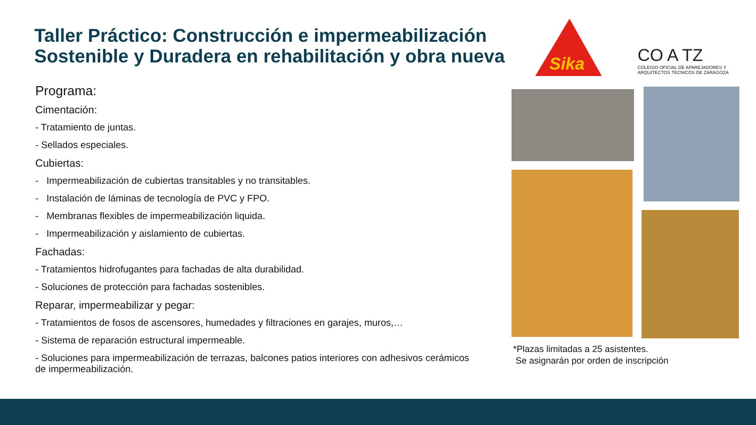Taller Práctico: Construcción e impermeabilización Sostenible y Duradera en rehabilitación y obra nueva
Sika
CO A TZ
COLEGIO OFICIAL DE APAREJADORES Y ARQUITECTOS TECNICOS DE ZARAGOZA
Programa:
Cimentación:
- Tratamiento de juntas.
- Sellados especiales.
Cubiertas:
- Impermeabilización de cubiertas transitables y no transitables.
- Instalación de láminas de tecnología de PVC y FPO.
- Membranas flexibles de impermeabilización liquida.
- Impermeabilización y aislamiento de cubiertas.
Fachadas:
- Tratamientos hidrofugantes para fachadas de alta durabilidad.
- Soluciones de protección para fachadas sostenibles.
Reparar, impermeabilizar y pegar:
- Tratamientos de fosos de ascensores, humedades y filtraciones en garajes, muros,…
- Sistema de reparación estructural impermeable.
- Soluciones para impermeabilización de terrazas, balcones patios interiores con adhesivos cerámicos de impermeabilización.
*Plazas limitadas a 25 asistentes.
Se asignarán por orden de inscripción